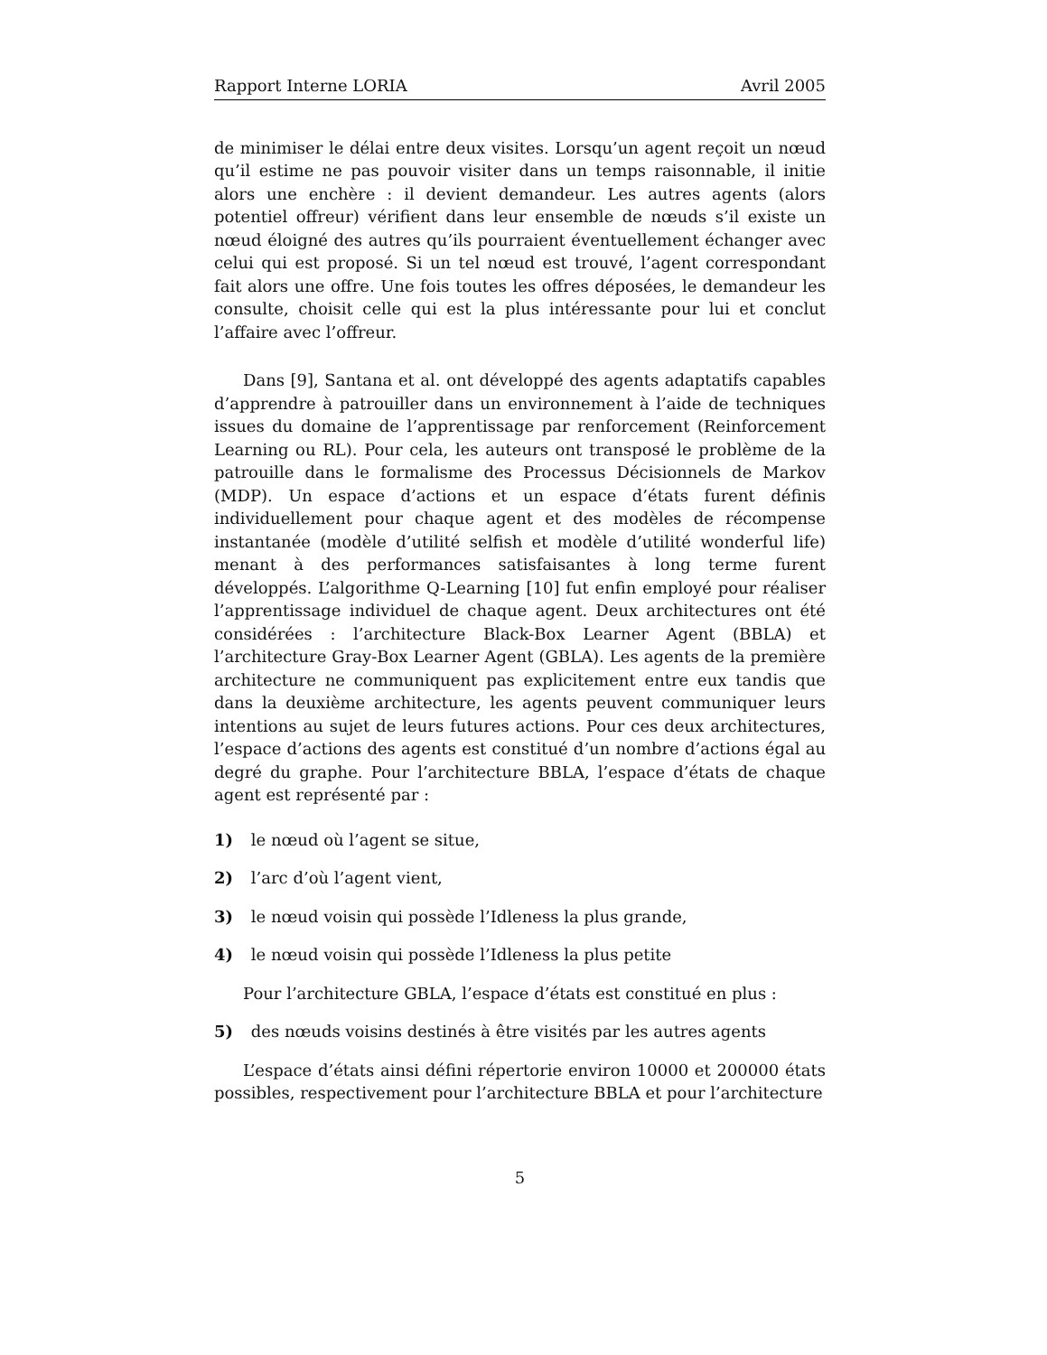Rapport Interne LORIA Avril 2005
de minimiser le délai entre deux visites. Lorsqu’un agent reçoit un nœud qu’il estime ne pas pouvoir visiter dans un temps raisonnable, il initie alors une enchère : il devient demandeur. Les autres agents (alors potentiel offreur) vérifient dans leur ensemble de nœuds s’il existe un nœud éloigné des autres qu’ils pourraient éventuellement échanger avec celui qui est proposé. Si un tel nœud est trouvé, l’agent correspondant fait alors une offre. Une fois toutes les offres déposées, le demandeur les consulte, choisit celle qui est la plus intéressante pour lui et conclut l’affaire avec l’offreur.
Dans [9], Santana et al. ont développé des agents adaptatifs capables d’apprendre à patrouiller dans un environnement à l’aide de techniques issues du domaine de l’apprentissage par renforcement (Reinforcement Learning ou RL). Pour cela, les auteurs ont transposé le problème de la patrouille dans le formalisme des Processus Décisionnels de Markov (MDP). Un espace d’actions et un espace d’états furent définis individuellement pour chaque agent et des modèles de récompense instantanée (modèle d’utilité selfish et modèle d’utilité wonderful life) menant à des performances satisfaisantes à long terme furent développés. L’algorithme Q-Learning [10] fut enfin employé pour réaliser l’apprentissage individuel de chaque agent. Deux architectures ont été considérées : l’architecture Black-Box Learner Agent (BBLA) et l’architecture Gray-Box Learner Agent (GBLA). Les agents de la première architecture ne communiquent pas explicitement entre eux tandis que dans la deuxième architecture, les agents peuvent communiquer leurs intentions au sujet de leurs futures actions. Pour ces deux architectures, l’espace d’actions des agents est constitué d’un nombre d’actions égal au degré du graphe. Pour l’architecture BBLA, l’espace d’états de chaque agent est représenté par :
1) le nœud où l’agent se situe,
2) l’arc d’où l’agent vient,
3) le nœud voisin qui possède l’Idleness la plus grande,
4) le nœud voisin qui possède l’Idleness la plus petite
Pour l’architecture GBLA, l’espace d’états est constitué en plus :
5) des nœuds voisins destinés à être visités par les autres agents
L’espace d’états ainsi défini répertorie environ 10000 et 200000 états possibles, respectivement pour l’architecture BBLA et pour l’architecture
5